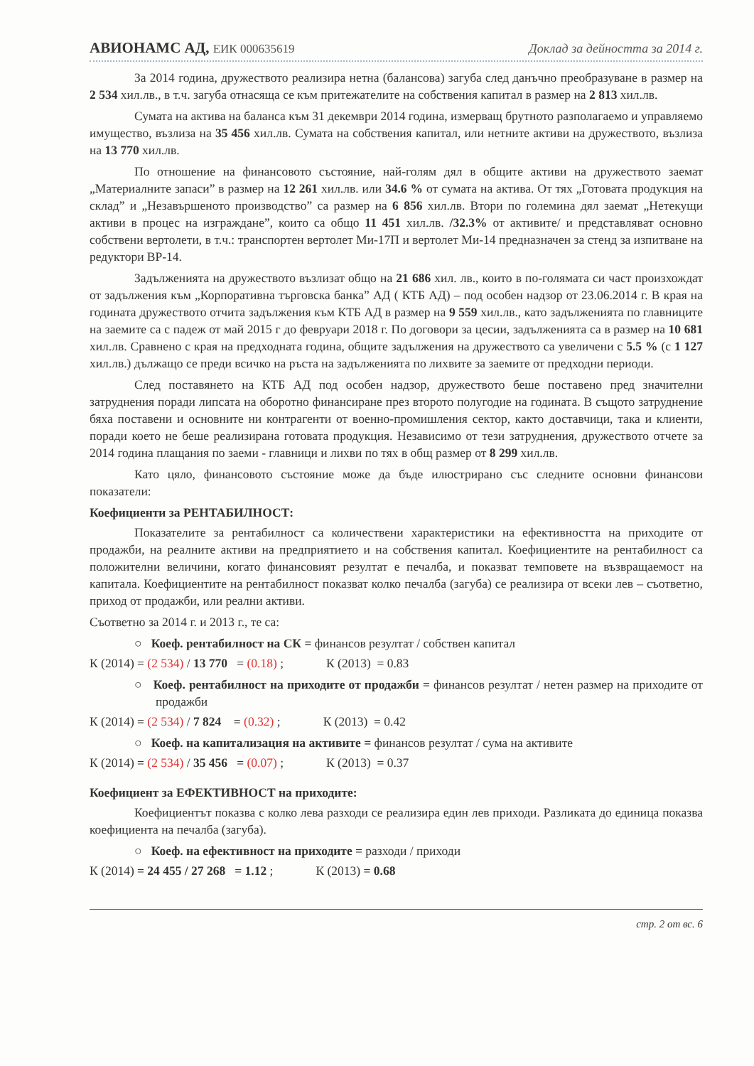АВИОНАМС АД, ЕИК 000635619 Доклад за дейността за 2014 г.
За 2014 година, дружеството реализира нетна (балансова) загуба след данъчно преобразуване в размер на 2 534 хил.лв., в т.ч. загуба отнасяща се към притежателите на собствения капитал в размер на 2 813 хил.лв.
Сумата на актива на баланса към 31 декември 2014 година, измерващ брутното разполагаемо и управляемо имущество, възлиза на 35 456 хил.лв. Сумата на собствения капитал, или нетните активи на дружеството, възлиза на 13 770 хил.лв.
По отношение на финансовото състояние, най-голям дял в общите активи на дружеството заемат „Материалните запаси” в размер на 12 261 хил.лв. или 34.6 % от сумата на актива. От тях „Готовата продукция на склад” и „Незавършеното производство” са размер на 6 856 хил.лв. Втори по големина дял заемат „Нетекущи активи в процес на изграждане”, които са общо 11 451 хил.лв. /32.3% от активите/ и представляват основно собствени вертолети, в т.ч.: транспортен вертолет Ми-17П и вертолет Ми-14 предназначен за стенд за изпитване на редуктори ВР-14.
Задълженията на дружеството възлизат общо на 21 686 хил. лв., които в по-голямата си част произхождат от задължения към „Корпоративна търговска банка” АД ( КТБ АД) – под особен надзор от 23.06.2014 г. В края на годината дружеството отчита задължения към КТБ АД в размер на 9 559 хил.лв., като задълженията по главниците на заемите са с падеж от май 2015 г до февруари 2018 г. По договори за цесии, задълженията са в размер на 10 681 хил.лв. Сравнено с края на предходната година, общите задължения на дружеството са увеличени с 5.5 % (с 1 127 хил.лв.) дължащо се преди всичко на ръста на задълженията по лихвите за заемите от предходни периоди.
След поставянето на КТБ АД под особен надзор, дружеството беше поставено пред значителни затруднения поради липсата на оборотно финансиране през второто полугодие на годината. В същото затруднение бяха поставени и основните ни контрагенти от военно-промишления сектор, както доставчици, така и клиенти, поради което не беше реализирана готовата продукция. Независимо от тези затруднения, дружеството отчете за 2014 година плащания по заеми - главници и лихви по тях в общ размер от 8 299 хил.лв.
Като цяло, финансовото състояние може да бъде илюстрирано със следните основни финансови показатели:
Коефициенти за РЕНТАБИЛНОСТ:
Показателите за рентабилност са количествени характеристики на ефективността на приходите от продажби, на реалните активи на предприятието и на собствения капитал. Коефициентите на рентабилност са положителни величини, когато финансовият резултат е печалба, и показват темповете на възвращаемост на капитала. Коефициентите на рентабилност показват колко печалба (загуба) се реализира от всеки лев – съответно, приход от продажби, или реални активи.
Съответно за 2014 г. и 2013 г., те са:
○ Коеф. рентабилност на СК = финансов резултат / собствен капитал
К (2014) = (2 534) / 13 770 = (0.18) ; К (2013) = 0.83
○ Коеф. рентабилност на приходите от продажби = финансов резултат / нетен размер на приходите от продажби
К (2014) = (2 534) / 7 824 = (0.32) ; К (2013) = 0.42
○ Коеф. на капитализация на активите = финансов резултат / сума на активите
К (2014) = (2 534) / 35 456 = (0.07) ; К (2013) = 0.37
Коефициент за ЕФЕКТИВНОСТ на приходите:
Коефициентът показва с колко лева разходи се реализира един лев приходи. Разликата до единица показва коефициента на печалба (загуба).
○ Коеф. на ефективност на приходите = разходи / приходи
К (2014) = 24 455 / 27 268 = 1.12 ; К (2013) = 0.68
стр. 2 от вс. 6